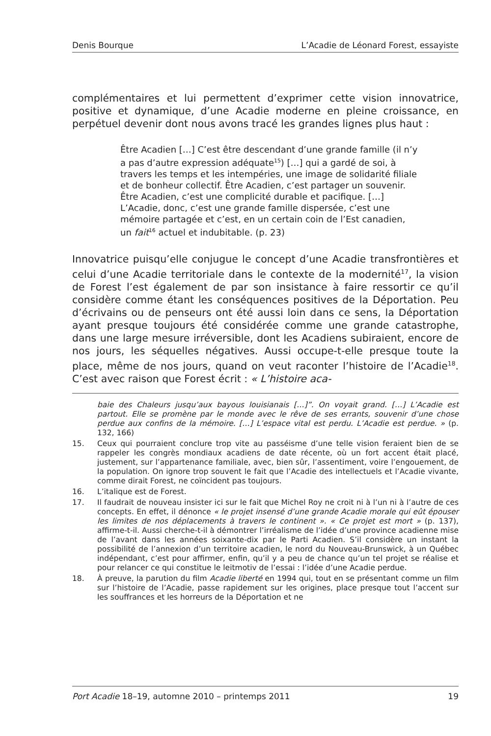Denis Bourque L’Acadie de Léonard Forest, essayiste
complémentaires et lui permettent d’exprimer cette vision innovatrice, positive et dynamique, d’une Acadie moderne en pleine croissance, en perpétuel devenir dont nous avons tracé les grandes lignes plus haut :
Être Acadien […] C’est être descendant d’une grande famille (il n’y a pas d’autre expression adéquate<sup>15</sup>) […] qui a gardé de soi, à travers les temps et les intempéries, une image de solidarité filiale et de bonheur collectif. Être Acadien, c’est partager un souvenir. Être Acadien, c’est une complicité durable et pacifique. […] L’Acadie, donc, c’est une grande famille dispersée, c’est une mémoire partagée et c’est, en un certain coin de l’Est canadien, un fait<sup>16</sup> actuel et indubitable. (p. 23)
Innovatrice puisqu’elle conjugue le concept d’une Acadie transfrontières et celui d’une Acadie territoriale dans le contexte de la modernité<sup>17</sup>, la vision de Forest l’est également de par son insistance à faire ressortir ce qu’il considère comme étant les conséquences positives de la Déportation. Peu d’écrivains ou de penseurs ont été aussi loin dans ce sens, la Déportation ayant presque toujours été considérée comme une grande catastrophe, dans une large mesure irréversible, dont les Acadiens subiraient, encore de nos jours, les séquelles négatives. Aussi occupe-t-elle presque toute la place, même de nos jours, quand on veut raconter l’histoire de l’Acadie<sup>18</sup>. C’est avec raison que Forest écrit : « L’histoire aca-
baie des Chaleurs jusqu’aux bayous louisianais […]”. On voyait grand. […] L’Acadie est partout. Elle se promène par le monde avec le rêve de ses errants, souvenir d’une chose perdue aux confins de la mémoire. […] L’espace vital est perdu. L’Acadie est perdue. » (p. 132, 166)
15. Ceux qui pourraient conclure trop vite au passéisme d’une telle vision feraient bien de se rappeler les congrès mondiaux acadiens de date récente, où un fort accent était placé, justement, sur l’appartenance familiale, avec, bien sûr, l’assentiment, voire l’engouement, de la population. On ignore trop souvent le fait que l’Acadie des intellectuels et l’Acadie vivante, comme dirait Forest, ne coïncident pas toujours.
16. L’italique est de Forest.
17. Il faudrait de nouveau insister ici sur le fait que Michel Roy ne croit ni à l’un ni à l’autre de ces concepts. En effet, il dénonce « le projet insensé d’une grande Acadie morale qui eût épouser les limites de nos déplacements à travers le continent ». « Ce projet est mort » (p. 137), affirme-t-il. Aussi cherche-t-il à démontrer l’irréalisme de l’idée d’une province acadienne mise de l’avant dans les années soixante-dix par le Parti Acadien. S’il considère un instant la possibilité de l’annexion d’un territoire acadien, le nord du Nouveau-Brunswick, à un Québec indépendant, c’est pour affirmer, enfin, qu’il y a peu de chance qu’un tel projet se réalise et pour relancer ce qui constitue le leitmotiv de l’essai : l’idée d’une Acadie perdue.
18. À preuve, la parution du film Acadie liberté en 1994 qui, tout en se présentant comme un film sur l’histoire de l’Acadie, passe rapidement sur les origines, place presque tout l’accent sur les souffrances et les horreurs de la Déportation et ne
Port Acadie 18–19, automne 2010 – printemps 2011 19